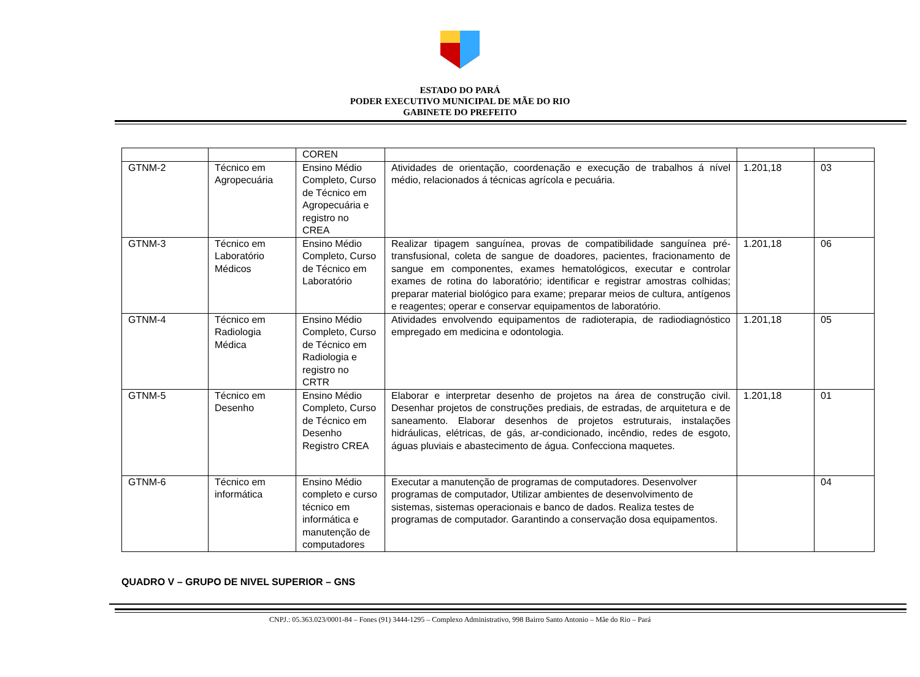ESTADO DO PARÁ
PODER EXECUTIVO MUNICIPAL DE MÃE DO RIO
GABINETE DO PREFEITO
| | | COREN | | | |
| GTNM-2 | Técnico em Agropecuária | Ensino Médio Completo, Curso de Técnico em Agropecuária e registro no CREA | Atividades de orientação, coordenação e execução de trabalhos á nível médio, relacionados á técnicas agrícola e pecuária. | 1.201,18 | 03 |
| GTNM-3 | Técnico em Laboratório Médicos | Ensino Médio Completo, Curso de Técnico em Laboratório | Realizar tipagem sanguínea, provas de compatibilidade sanguínea pré-transfusional, coleta de sangue de doadores, pacientes, fracionamento de sangue em componentes, exames hematológicos, executar e controlar exames de rotina do laboratório; identificar e registrar amostras colhidas; preparar material biológico para exame; preparar meios de cultura, antígenos e reagentes; operar e conservar equipamentos de laboratório. | 1.201,18 | 06 |
| GTNM-4 | Técnico em Radiologia Médica | Ensino Médio Completo, Curso de Técnico em Radiologia e registro no CRTR | Atividades envolvendo equipamentos de radioterapia, de radiodiagnóstico empregado em medicina e odontologia. | 1.201,18 | 05 |
| GTNM-5 | Técnico em Desenho | Ensino Médio Completo, Curso de Técnico em Desenho Registro CREA | Elaborar e interpretar desenho de projetos na área de construção civil. Desenhar projetos de construções prediais, de estradas, de arquitetura e de saneamento. Elaborar desenhos de projetos estruturais, instalações hidráulicas, elétricas, de gás, ar-condicionado, incêndio, redes de esgoto, águas pluviais e abastecimento de água. Confecciona maquetes. | 1.201,18 | 01 |
| GTNM-6 | Técnico em informática | Ensino Médio completo e curso técnico em informática e manutenção de computadores | Executar a manutenção de programas de computadores. Desenvolver programas de computador, Utilizar ambientes de desenvolvimento de sistemas, sistemas operacionais e banco de dados. Realiza testes de programas de computador. Garantindo a conservação dosa equipamentos. | | 04 |
QUADRO V – GRUPO DE NIVEL SUPERIOR – GNS
CNPJ.: 05.363.023/0001-84 – Fones (91) 3444-1295 – Complexo Administrativo, 998 Bairro Santo Antonio – Mãe do Rio – Pará